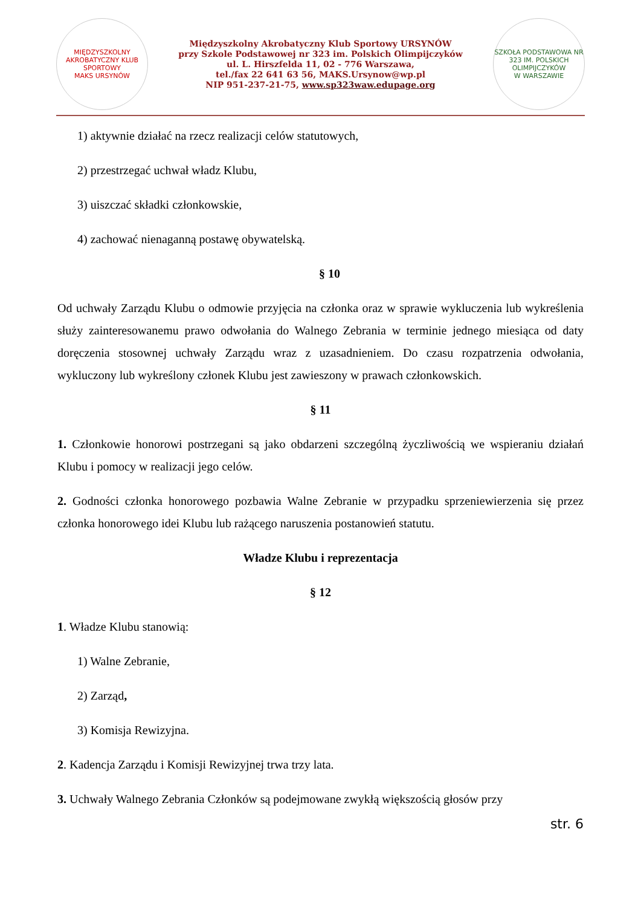MIĘDZYSZKOLNY AKROBATYCZNY KLUB SPORTOWY
MAKS URSYNÓW
Międzyszkolny Akrobatyczny Klub Sportowy URSYNÓW
przy Szkole Podstawowej nr 323 im. Polskich Olimpijczyków
ul. L. Hirszfelda 11, 02 - 776 Warszawa,
tel./fax 22 641 63 56, MAKS.Ursynow@wp.pl
NIP 951-237-21-75, www.sp323waw.edupage.org
SZKOŁA PODSTAWOWA NR 323 IM. POLSKICH OLIMPIJCZYKÓW
W WARSZAWIE
1) aktywnie działać na rzecz realizacji celów statutowych,
2) przestrzegać uchwał władz Klubu,
3) uiszczać składki członkowskie,
4) zachować nienaganną postawę obywatelską.
§ 10
Od uchwały Zarządu Klubu o odmowie przyjęcia na członka oraz w sprawie wykluczenia lub wykreślenia służy zainteresowanemu prawo odwołania do Walnego Zebrania w terminie jednego miesiąca od daty doręczenia stosownej uchwały Zarządu wraz z uzasadnieniem. Do czasu rozpatrzenia odwołania, wykluczony lub wykreślony członek Klubu jest zawieszony w prawach członkowskich.
§ 11
1. Członkowie honorowi postrzegani są jako obdarzeni szczególną życzliwością we wspieraniu działań Klubu i pomocy w realizacji jego celów.
2. Godności członka honorowego pozbawia Walne Zebranie w przypadku sprzeniewierzenia się przez członka honorowego idei Klubu lub rażącego naruszenia postanowień statutu.
Władze Klubu i reprezentacja
§ 12
1. Władze Klubu stanowią:
1) Walne Zebranie,
2) Zarząd,
3) Komisja Rewizyjna.
2. Kadencja Zarządu i Komisji Rewizyjnej trwa trzy lata.
3. Uchwały Walnego Zebrania Członków są podejmowane zwykłą większością głosów przy
str. 6